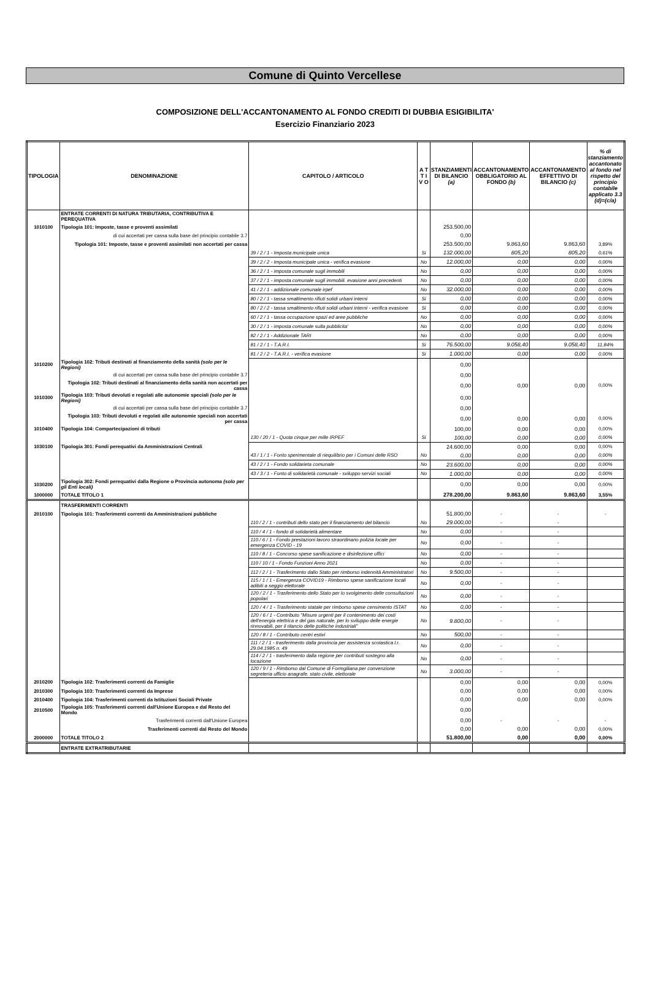Comune di Quinto Vercellese
COMPOSIZIONE DELL'ACCANTONAMENTO AL FONDO CREDITI DI DUBBIA ESIGIBILITA'
Esercizio Finanziario 2023
| TIPOLOGIA | DENOMINAZIONE | CAPITOLO / ARTICOLO | A T T I V O | STANZIAMENTI DI BILANCIO (a) | ACCANTONAMENTO OBBLIGATORIO AL FONDO (b) | ACCANTONAMENTO EFFETTIVO DI BILANCIO (c) | % di stanziamento accantonato al fondo nel rispetto del principio contabile applicato 3.3 (d)=(c/a) |
| --- | --- | --- | --- | --- | --- | --- | --- |
| | ENTRATE CORRENTI DI NATURA TRIBUTARIA, CONTRIBUTIVA E PEREQUATIVA | | | | | | |
| 1010100 | Tipologia 101: Imposte, tasse e proventi assimilati | | | 253.500,00 | | | |
| | di cui accertati per cassa sulla base del principio contabile 3.7 | | | 0,00 | | | |
| | Tipologia 101: Imposte, tasse e proventi assimilati non accertati per cassa | | | 253.500,00 | 9.863,60 | 9.863,60 | 3,89% |
| | | 39 / 2 / 1 - Imposta municipale unica | Si | 132.000,00 | 805,20 | 805,20 | 0,61% |
| | | 39 / 2 / 2 - Imposta municipale unica - verifica evasione | No | 12.000,00 | 0,00 | 0,00 | 0,00% |
| | | 36 / 2 / 1 - imposta comunale sugli immobili | No | 0,00 | 0,00 | 0,00 | 0,00% |
| | | 37 / 2 / 1 - imposta comunale sugli immobili. evasione anni precedenti | No | 0,00 | 0,00 | 0,00 | 0,00% |
| | | 41 / 2 / 1 - addizionale comunale irpef | No | 32.000,00 | 0,00 | 0,00 | 0,00% |
| | | 80 / 2 / 1 - tassa smaltimento rifiuti solidi urbani interni | Si | 0,00 | 0,00 | 0,00 | 0,00% |
| | | 80 / 2 / 2 - tassa smaltimento rifiuti solidi urbani interni - verifica evasione | Si | 0,00 | 0,00 | 0,00 | 0,00% |
| | | 60 / 2 / 1 - tassa occupazione spazi ed aree pubbliche | No | 0,00 | 0,00 | 0,00 | 0,00% |
| | | 30 / 2 / 1 - imposta comunale sulla pubblicita' | No | 0,00 | 0,00 | 0,00 | 0,00% |
| | | 82 / 2 / 1 - Addizionale TARI | No | 0,00 | 0,00 | 0,00 | 0,00% |
| | | 81 / 2 / 1 - T.A.R.I. | Si | 76.500,00 | 9.058,40 | 9.058,40 | 11,84% |
| | | 81 / 2 / 2 - T.A.R.I. - verifica evasione | Si | 1.000,00 | 0,00 | 0,00 | 0,00% |
| 1010200 | Tipologia 102: Tributi destinati al finanziamento della sanità (solo per le Regioni) | | | 0,00 | | | |
| | di cui accertati per cassa sulla base del principio contabile 3.7 | | | 0,00 | | | |
| | Tipologia 102: Tributi destinati al finanziamento della sanità non accertati per cassa | | | 0,00 | 0,00 | 0,00 | 0,00% |
| 1010300 | Tipologia 103: Tributi devoluti e regolati alle autonomie speciali (solo per le Regioni) | | | 0,00 | | | |
| | di cui accertati per cassa sulla base del principio contabile 3.7 | | | 0,00 | | | |
| | Tipologia 103: Tributi devoluti e regolati alle autonomie speciali non accertati per cassa | | | 0,00 | 0,00 | 0,00 | 0,00% |
| 1010400 | Tipologia 104: Compartecipazioni di tributi | | | 100,00 | 0,00 | 0,00 | 0,00% |
| | | 130 / 20 / 1 - Quota cinque per mille IRPEF | Si | 100,00 | 0,00 | 0,00 | 0,00% |
| 1030100 | Tipologia 301: Fondi perequativi da Amministrazioni Centrali | | | 24.600,00 | 0,00 | 0,00 | 0,00% |
| | | 43 / 1 / 1 - Fonto sperimentale di riequilibrio per i Comuni delle RSO | No | 0,00 | 0,00 | 0,00 | 0,00% |
| | | 43 / 2 / 1 - Fondo solidarieta comunale | No | 23.600,00 | 0,00 | 0,00 | 0,00% |
| | | 43 / 3 / 1 - Fonto di solidarietà comunale - sviluppo servizi sociali | No | 1.000,00 | 0,00 | 0,00 | 0,00% |
| 1030200 | Tipologia 302: Fondi perequativi dalla Regione o Provincia autonoma (solo per gli Enti locali) | | | 0,00 | 0,00 | 0,00 | 0,00% |
| 1000000 | TOTALE TITOLO 1 | | | 278.200,00 | 9.863,60 | 9.863,60 | 3,55% |
| | TRASFERIMENTI CORRENTI | | | | | | |
| 2010100 | Tipologia 101: Trasferimenti correnti da Amministrazioni pubbliche | | | 51.800,00 | - | - | - |
| | | 110 / 2 / 1 - contributi dello stato per il finanziamento del bilancio | No | 29.000,00 | - | - | |
| | | 110 / 4 / 1 - fondo di solidarietà alimentare | No | 0,00 | - | - | |
| | | 110 / 6 / 1 - Fondo prestazioni lavoro straordinario polizia locale per emergenza COVID - 19 | No | 0,00 | - | - | |
| | | 110 / 8 / 1 - Concorso spese sanificazione e disinfezione uffici | No | 0,00 | - | - | |
| | | 110 / 10 / 1 - Fondo Funzioni Anno 2021 | No | 0,00 | - | - | |
| | | 112 / 2 / 1 - Trasferimento dallo Stato per rimborso indennità Amministratori | No | 9.500,00 | - | - | |
| | | 115 / 1 / 1 - Emergenza COVID19 - Rimborso spese sanificazione locali adibiti a seggio elettorale | No | 0,00 | - | - | |
| | | 120 / 2 / 1 - Trasferimento dello Stato per lo svolgimento delle consultazioni popolari | No | 0,00 | - | - | |
| | | 120 / 4 / 1 - Trasferimento statale per rimborso spese censimento ISTAT | No | 0,00 | - | - | |
| | | 120 / 6 / 1 - Contributo "Misure urgenti per il contenimento dei costi dell'energia elettrica e del gas naturale, per lo sviluppo delle energie rinnovabili, per il rilancio delle politiche industriali" | No | 9.800,00 | - | - | |
| | | 120 / 8 / 1 - Contributo centri estivi | No | 500,00 | - | - | |
| | | 111 / 2 / 1 - trasferimento dalla provincia per assistenza scolastica l.r. 29.04.1985 n. 49 | No | 0,00 | - | - | |
| | | 114 / 2 / 1 - trasferimento dalla regione per contributi sostegno alla locazione | No | 0,00 | - | - | |
| | | 120 / 9 / 1 - Rimborso dal Comune di Formgiliana per convenzione segreteria ufficio anagrafe, stato civile, elettorale | No | 3.000,00 | - | - | |
| 2010200 | Tipologia 102: Trasferimenti correnti da Famiglie | | | 0,00 | 0,00 | 0,00 | 0,00% |
| 2010300 | Tipologia 103: Trasferimenti correnti da Imprese | | | 0,00 | 0,00 | 0,00 | 0,00% |
| 2010400 | Tipologia 104: Trasferimenti correnti da Istituzioni Sociali Private | | | 0,00 | 0,00 | 0,00 | 0,00% |
| 2010500 | Tipologia 105: Trasferimenti correnti dall'Unione Europea e dal Resto del Mondo | | | 0,00 | | | |
| | Trasferimenti correnti dall'Unione Europea | | | 0,00 | - | - | - |
| | Trasferimenti correnti dal Resto del Mondo | | | 0,00 | 0,00 | 0,00 | 0,00% |
| 2000000 | TOTALE TITOLO 2 | | | 51.800,00 | 0,00 | 0,00 | 0,00% |
| | ENTRATE EXTRATRIBUTARIE | | | | | | |